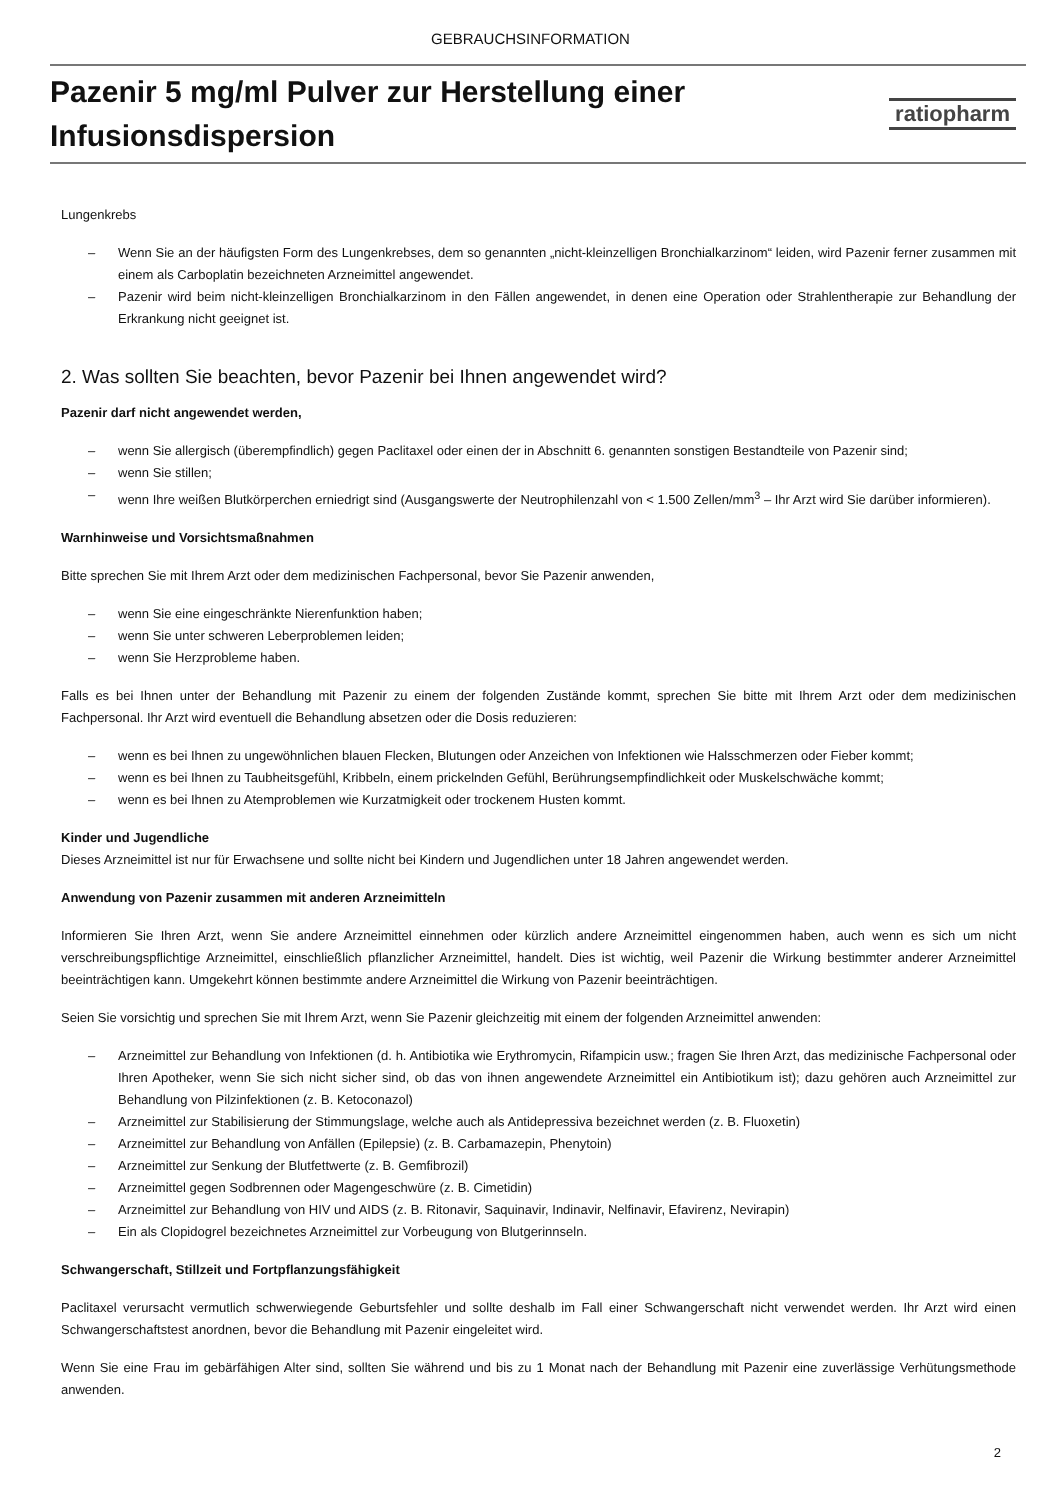GEBRAUCHSINFORMATION
Pazenir 5 mg/ml Pulver zur Herstellung einer
Infusionsdispersion
ratiopharm
Lungenkrebs
– Wenn Sie an der häufigsten Form des Lungenkrebses, dem so genannten „nicht-kleinzelligen Bronchialkarzinom“ leiden, wird Pazenir ferner zusammen mit einem als Carboplatin bezeichneten Arzneimittel angewendet.
– Pazenir wird beim nicht-kleinzelligen Bronchialkarzinom in den Fällen angewendet, in denen eine Operation oder Strahlentherapie zur Behandlung der Erkrankung nicht geeignet ist.
2. Was sollten Sie beachten, bevor Pazenir bei Ihnen angewendet wird?
Pazenir darf nicht angewendet werden,
– wenn Sie allergisch (überempfindlich) gegen Paclitaxel oder einen der in Abschnitt 6. genannten sonstigen Bestandteile von Pazenir sind;
– wenn Sie stillen;
– wenn Ihre weißen Blutkörperchen erniedrigt sind (Ausgangswerte der Neutrophilenzahl von < 1.500 Zellen/mm<sup>3</sup> – Ihr Arzt wird Sie darüber informieren).
Warnhinweise und Vorsichtsmaßnahmen
Bitte sprechen Sie mit Ihrem Arzt oder dem medizinischen Fachpersonal, bevor Sie Pazenir anwenden,
– wenn Sie eine eingeschränkte Nierenfunktion haben;
– wenn Sie unter schweren Leberproblemen leiden;
– wenn Sie Herzprobleme haben.
Falls es bei Ihnen unter der Behandlung mit Pazenir zu einem der folgenden Zustände kommt, sprechen Sie bitte mit Ihrem Arzt oder dem medizinischen Fachpersonal. Ihr Arzt wird eventuell die Behandlung absetzen oder die Dosis reduzieren:
– wenn es bei Ihnen zu ungewöhnlichen blauen Flecken, Blutungen oder Anzeichen von Infektionen wie Halsschmerzen oder Fieber kommt;
– wenn es bei Ihnen zu Taubheitsgefühl, Kribbeln, einem prickelnden Gefühl, Berührungsempfindlichkeit oder Muskelschwäche kommt;
– wenn es bei Ihnen zu Atemproblemen wie Kurzatmigkeit oder trockenem Husten kommt.
Kinder und Jugendliche
Dieses Arzneimittel ist nur für Erwachsene und sollte nicht bei Kindern und Jugendlichen unter 18 Jahren angewendet werden.
Anwendung von Pazenir zusammen mit anderen Arzneimitteln
Informieren Sie Ihren Arzt, wenn Sie andere Arzneimittel einnehmen oder kürzlich andere Arzneimittel eingenommen haben, auch wenn es sich um nicht verschreibungspflichtige Arzneimittel, einschließlich pflanzlicher Arzneimittel, handelt. Dies ist wichtig, weil Pazenir die Wirkung bestimmter anderer Arzneimittel beeinträchtigen kann. Umgekehrt können bestimmte andere Arzneimittel die Wirkung von Pazenir beeinträchtigen.
Seien Sie vorsichtig und sprechen Sie mit Ihrem Arzt, wenn Sie Pazenir gleichzeitig mit einem der folgenden Arzneimittel anwenden:
– Arzneimittel zur Behandlung von Infektionen (d. h. Antibiotika wie Erythromycin, Rifampicin usw.; fragen Sie Ihren Arzt, das medizinische Fachpersonal oder Ihren Apotheker, wenn Sie sich nicht sicher sind, ob das von ihnen angewendete Arzneimittel ein Antibiotikum ist); dazu gehören auch Arzneimittel zur Behandlung von Pilzinfektionen (z. B. Ketoconazol)
– Arzneimittel zur Stabilisierung der Stimmungslage, welche auch als Antidepressiva bezeichnet werden (z. B. Fluoxetin)
– Arzneimittel zur Behandlung von Anfällen (Epilepsie) (z. B. Carbamazepin, Phenytoin)
– Arzneimittel zur Senkung der Blutfettwerte (z. B. Gemfibrozil)
– Arzneimittel gegen Sodbrennen oder Magengeschwüre (z. B. Cimetidin)
– Arzneimittel zur Behandlung von HIV und AIDS (z. B. Ritonavir, Saquinavir, Indinavir, Nelfinavir, Efavirenz, Nevirapin)
– Ein als Clopidogrel bezeichnetes Arzneimittel zur Vorbeugung von Blutgerinnseln.
Schwangerschaft, Stillzeit und Fortpflanzungsfähigkeit
Paclitaxel verursacht vermutlich schwerwiegende Geburtsfehler und sollte deshalb im Fall einer Schwangerschaft nicht verwendet werden. Ihr Arzt wird einen Schwangerschaftstest anordnen, bevor die Behandlung mit Pazenir eingeleitet wird.
Wenn Sie eine Frau im gebärfähigen Alter sind, sollten Sie während und bis zu 1 Monat nach der Behandlung mit Pazenir eine zuverlässige Verhütungsmethode anwenden.
2